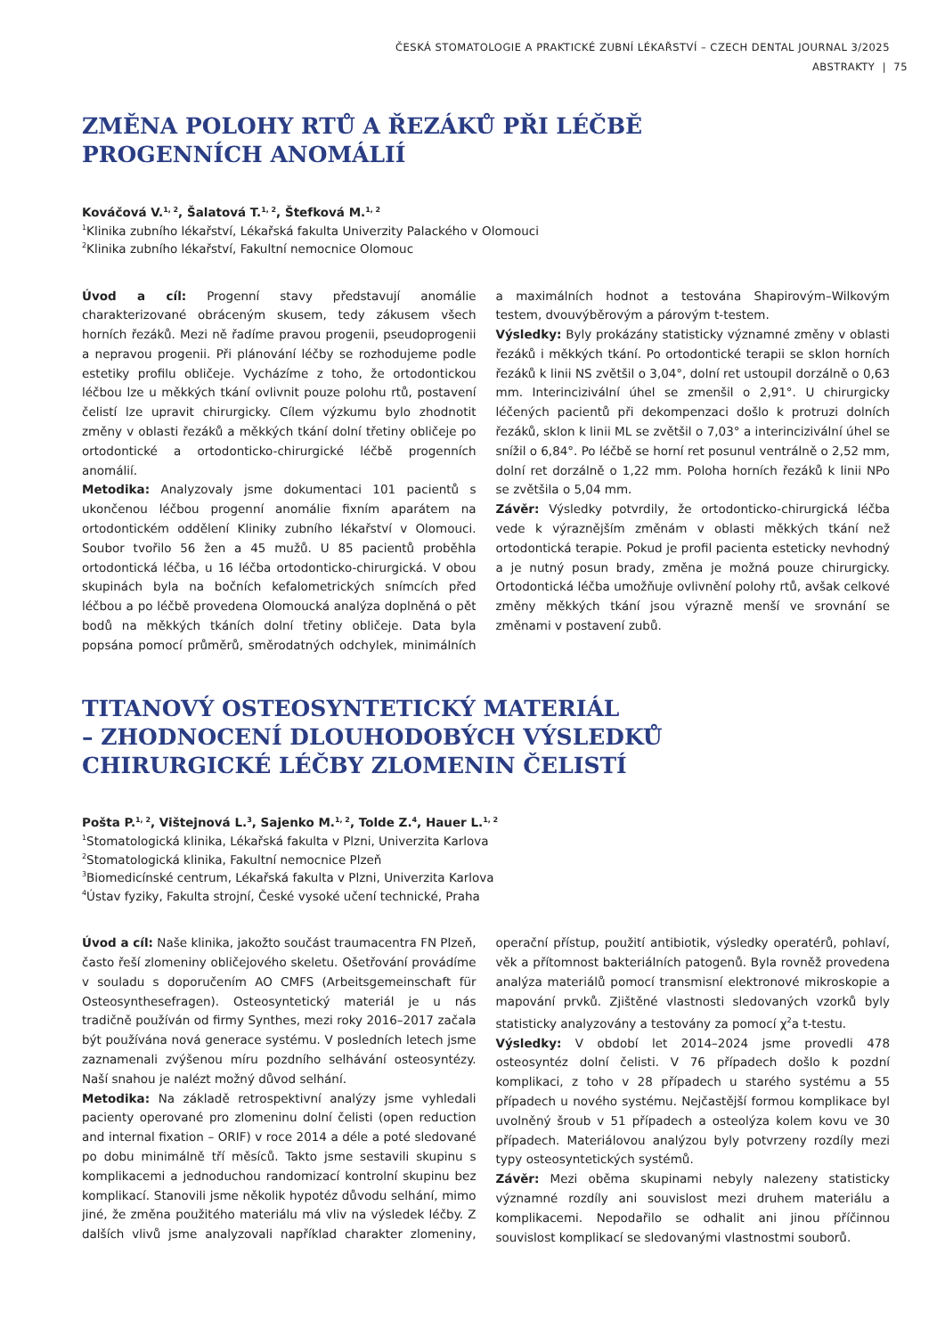ČESKÁ STOMATOLOGIE A PRAKTICKÉ ZUBNÍ LÉKAŘSTVÍ – CZECH DENTAL JOURNAL 3/2025
ABSTRAKTY | 75
ZMĚNA POLOHY RTŮ A ŘEZÁKŮ PŘI LÉČBĚ
PROGENNÍCH ANOMÁLIÍ
Kováčová V.<sup>1, 2</sup>, Šalatová T.<sup>1, 2</sup>, Štefková M.<sup>1, 2</sup>
<sup>1</sup> Klinika zubního lékařství, Lékařská fakulta Univerzity Palackého v Olomouci
<sup>2</sup> Klinika zubního lékařství, Fakultní nemocnice Olomouc
Úvod a cíl: Progenní stavy představují anomálie charakterizované obráceným skusem, tedy zákusem všech horních řezáků. Mezi ně řadíme pravou progenii, pseudoprogenii a nepravou progenii. Při plánování léčby se rozhodujeme podle estetiky profilu obličeje. Vycházíme z toho, že ortodontickou léčbou lze u měkkých tkání ovlivnit pouze polohu rtů, postavení čelistí lze upravit chirurgicky. Cílem výzkumu bylo zhodnotit změny v oblasti řezáků a měkkých tkání dolní třetiny obličeje po ortodontické a ortodonticko-chirurgické léčbě progenních anomálií.
Metodika: Analyzovaly jsme dokumentaci 101 pacientů s ukončenou léčbou progenní anomálie fixním aparátem na ortodontickém oddělení Kliniky zubního lékařství v Olomouci. Soubor tvořilo 56 žen a 45 mužů. U 85 pacientů proběhla ortodontická léčba, u 16 léčba ortodonticko-chirurgická. V obou skupinách byla na bočních kefalometrických snímcích před léčbou a po léčbě provedena Olomoucká analýza doplněná o pět bodů na měkkých tkáních dolní třetiny obličeje. Data byla popsána pomocí průměrů, směrodatných odchylek, minimálních a maximálních hodnot a testována Shapirovým–Wilkovým testem, dvouvýběrovým a párovým t-testem.
Výsledky: Byly prokázány statisticky významné změny v oblasti řezáků i měkkých tkání. Po ortodontické terapii se sklon horních řezáků k linii NS zvětšil o 3,04°, dolní ret ustoupil dorzálně o 0,63 mm. Interincizivální úhel se zmenšil o 2,91°. U chirurgicky léčených pacientů při dekompenzaci došlo k protruzi dolních řezáků, sklon k linii ML se zvětšil o 7,03° a interincizivální úhel se snížil o 6,84°. Po léčbě se horní ret posunul ventrálně o 2,52 mm, dolní ret dorzálně o 1,22 mm. Poloha horních řezáků k linii NPo se zvětšila o 5,04 mm.
Závěr: Výsledky potvrdily, že ortodonticko-chirurgická léčba vede k výraznějším změnám v oblasti měkkých tkání než ortodontická terapie. Pokud je profil pacienta esteticky nevhodný a je nutný posun brady, změna je možná pouze chirurgicky. Ortodontická léčba umožňuje ovlivnění polohy rtů, avšak celkové změny měkkých tkání jsou výrazně menší ve srovnání se změnami v postavení zubů.
TITANOVÝ OSTEOSYNTETICKÝ MATERIÁL
– ZHODNOCENÍ DLOUHODOBÝCH VÝSLEDKŮ
CHIRURGICKÉ LÉČBY ZLOMENIN ČELISTÍ
Pošta P.<sup>1, 2</sup>, Vištejnová L.<sup>3</sup>, Sajenko M.<sup>1, 2</sup>, Tolde Z.<sup>4</sup>, Hauer L.<sup>1, 2</sup>
<sup>1</sup> Stomatologická klinika, Lékařská fakulta v Plzni, Univerzita Karlova
<sup>2</sup> Stomatologická klinika, Fakultní nemocnice Plzeň
<sup>3</sup> Biomedicínské centrum, Lékařská fakulta v Plzni, Univerzita Karlova
<sup>4</sup> Ústav fyziky, Fakulta strojní, České vysoké učení technické, Praha
Úvod a cíl: Naše klinika, jakožto součást traumacentra FN Plzeň, často řeší zlomeniny obličejového skeletu. Ošetřování provádíme v souladu s doporučením AO CMFS (Arbeitsgemeinschaft für Osteosynthesefragen). Osteosyntetický materiál je u nás tradičně používán od firmy Synthes, mezi roky 2016–2017 začala být používána nová generace systému. V posledních letech jsme zaznamenali zvýšenou míru pozdního selhávání osteosyntézy. Naší snahou je nalézt možný důvod selhání.
Metodika: Na základě retrospektivní analýzy jsme vyhledali pacienty operované pro zlomeninu dolní čelisti (open reduction and internal fixation – ORIF) v roce 2014 a déle a poté sledované po dobu minimálně tří měsíců. Takto jsme sestavili skupinu s komplikacemi a jednoduchou randomizací kontrolní skupinu bez komplikací. Stanovili jsme několik hypotéz důvodu selhání, mimo jiné, že změna použitého materiálu má vliv na výsledek léčby. Z dalších vlivů jsme analyzovali například charakter zlomeniny, operační přístup, použití antibiotik, výsledky operatérů, pohlaví, věk a přítomnost bakteriálních patogenů. Byla rovněž provedena analýza materiálů pomocí transmisní elektronové mikroskopie a mapování prvků. Zjištěné vlastnosti sledovaných vzorků byly statisticky analyzovány a testovány za pomocí χ<sup>2</sup>a t-testu.
Výsledky: V období let 2014–2024 jsme provedli 478 osteosyntéz dolní čelisti. V 76 případech došlo k pozdní komplikaci, z toho v 28 případech u starého systému a 55 případech u nového systému. Nejčastější formou komplikace byl uvolněný šroub v 51 případech a osteolýza kolem kovu ve 30 případech. Materiálovou analýzou byly potvrzeny rozdíly mezi typy osteosyntetických systémů.
Závěr: Mezi oběma skupinami nebyly nalezeny statisticky významné rozdíly ani souvislost mezi druhem materiálu a komplikacemi. Nepodařilo se odhalit ani jinou příčinnou souvislost komplikací se sledovanými vlastnostmi souborů.